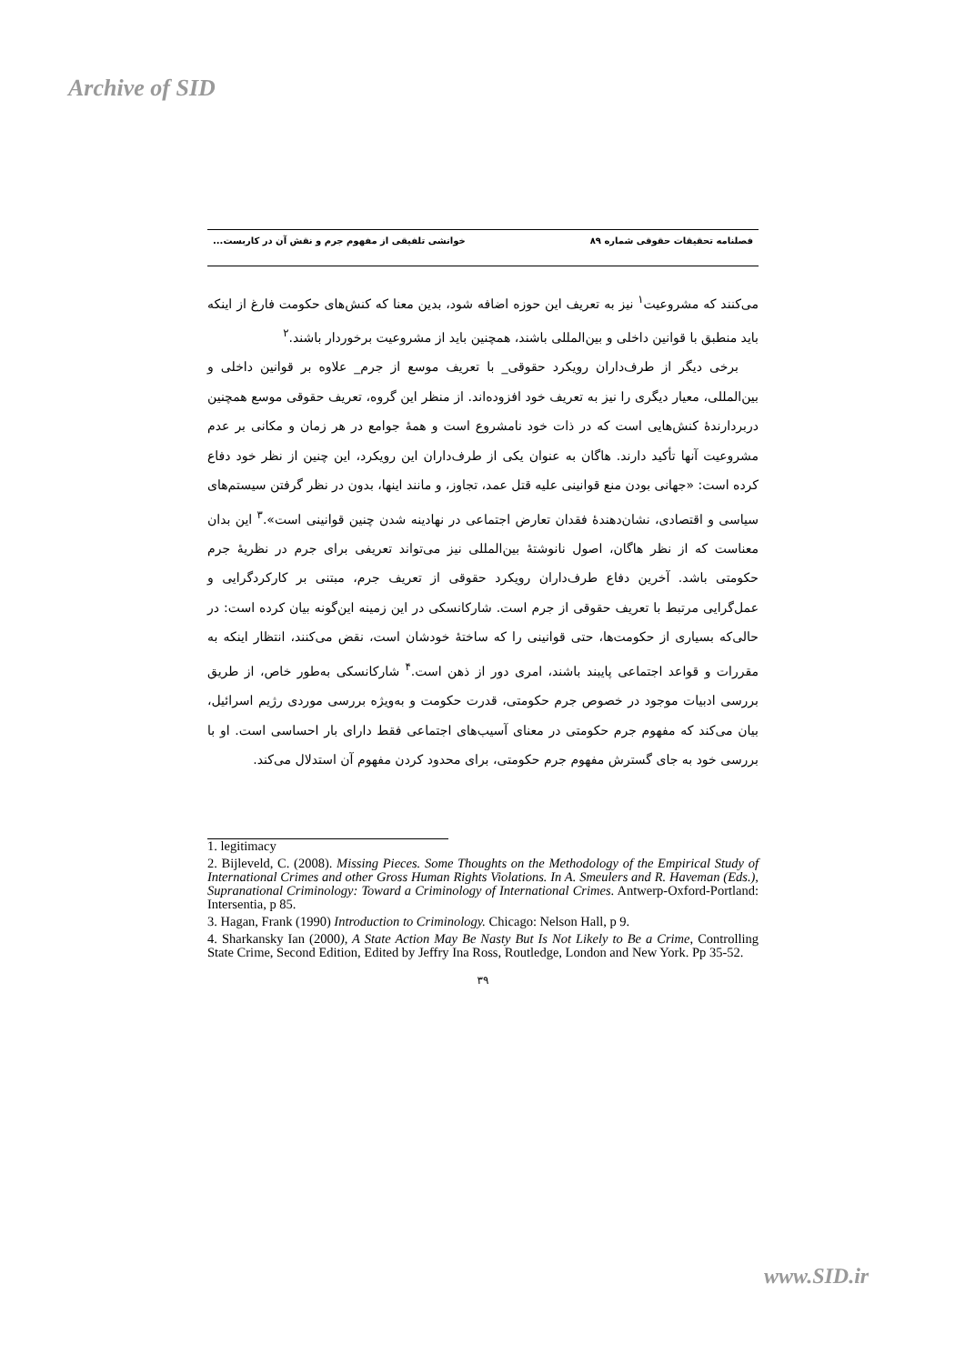Archive of SID
فصلنامه تحقیقات حقوقی شماره ۸۹ خوانشی تلفیقی از مفهوم جرم و نقش آن در کاربست...
می‌کنند که مشروعیت<sup>۱</sup> نیز به تعریف این حوزه اضافه شود، بدین معنا که کنش‌های حکومت فارغ از اینکه باید منطبق با قوانین داخلی و بین‌المللی باشند، همچنین باید از مشروعیت برخوردار باشند.<sup>۲</sup>
برخی دیگر از طرف‌داران رویکرد حقوقی_ با تعریف موسع از جرم_ علاوه بر قوانین داخلی و بین‌المللی، معیار دیگری را نیز به تعریف خود افزوده‌اند. از منظر این گروه، تعریف حقوقی موسع همچنین دربردارندهٔ کنش‌هایی است که در ذات خود نامشروع است و همهٔ جوامع در هر زمان و مکانی بر عدم مشروعیت آنها تأکید دارند. هاگان به عنوان یکی از طرف‌داران این رویکرد، این چنین از نظر خود دفاع کرده است: «جهانی بودن منع قوانینی علیه قتل عمد، تجاوز، و مانند اینها، بدون در نظر گرفتن سیستم‌های سیاسی و اقتصادی، نشان‌دهندهٔ فقدان تعارض اجتماعی در نهادینه شدن چنین قوانینی است».<sup>۳</sup> این بدان معناست که از نظر هاگان، اصول نانوشتهٔ بین‌المللی نیز می‌تواند تعریفی برای جرم در نظریهٔ جرم حکومتی باشد. آخرین دفاع طرف‌داران رویکرد حقوقی از تعریف جرم، مبتنی بر کارکردگرایی و عمل‌گرایی مرتبط با تعریف حقوقی از جرم است. شارکانسکی در این زمینه این‌گونه بیان کرده است: در حالی‌که بسیاری از حکومت‌ها، حتی قوانینی را که ساختهٔ خودشان است، نقض می‌کنند، انتظار اینکه به مقررات و قواعد اجتماعی پایبند باشند، امری دور از ذهن است.<sup>۴</sup> شارکانسکی به‌طور خاص، از طریق بررسی ادبیات موجود در خصوص جرم حکومتی، قدرت حکومت و به‌ویژه بررسی موردی رژیم اسرائیل، بیان می‌کند که مفهوم جرم حکومتی در معنای آسیب‌های اجتماعی فقط دارای بار احساسی است. او با بررسی خود به جای گسترش مفهوم جرم حکومتی، برای محدود کردن مفهوم آن استدلال می‌کند.
1. legitimacy
2. Bijleveld, C. (2008). Missing Pieces. Some Thoughts on the Methodology of the Empirical Study of International Crimes and other Gross Human Rights Violations. In A. Smeulers and R. Haveman (Eds.), Supranational Criminology: Toward a Criminology of International Crimes. Antwerp-Oxford-Portland: Intersentia, p 85.
3. Hagan, Frank (1990) Introduction to Criminology. Chicago: Nelson Hall, p 9.
4. Sharkansky Ian (2000), A State Action May Be Nasty But Is Not Likely to Be a Crime, Controlling State Crime, Second Edition, Edited by Jeffry Ina Ross, Routledge, London and New York. Pp 35-52.
۳۹
www.SID.ir